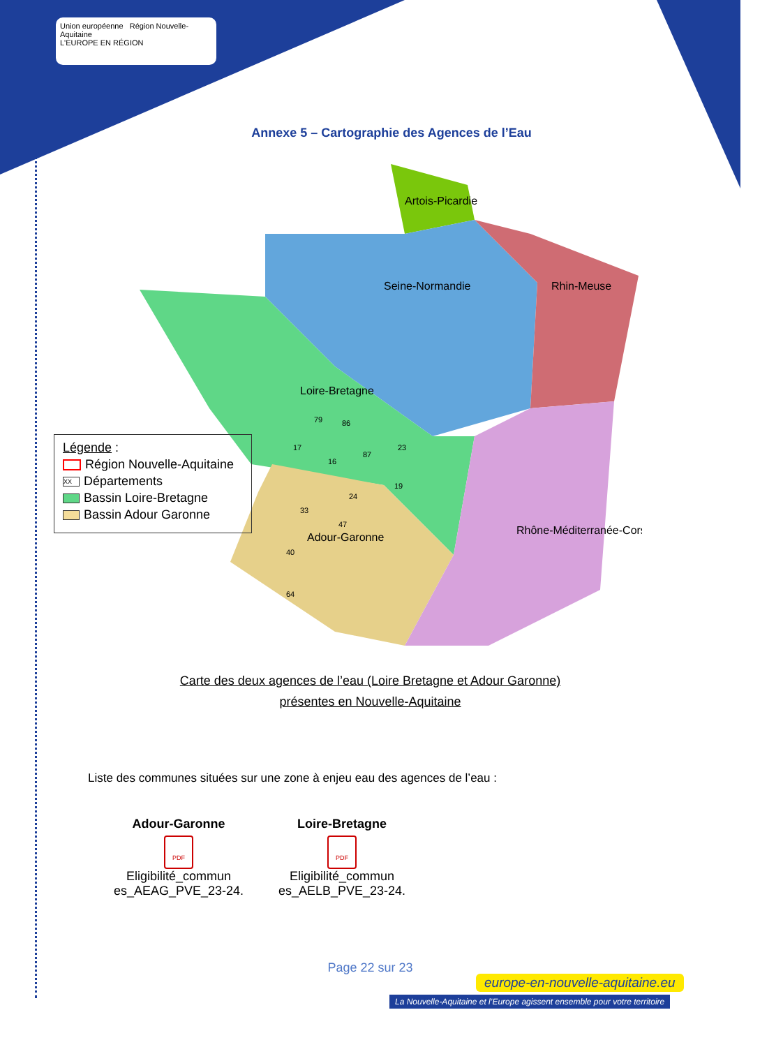Union européenne Région Nouvelle-Aquitaine
L'EUROPE EN RÉGION
Annexe 5 – Cartographie des Agences de l’Eau
Artois-Picardie
Seine-Normandie
Rhin-Meuse
Loire-Bretagne
Adour-Garonne
Rhône-Méditerranée-Corse
79
86
23
17
16
87
19
24
33
47
40
64
Légende :
Région Nouvelle-Aquitaine
XX Départements
Bassin Loire-Bretagne
Bassin Adour Garonne
Carte des deux agences de l’eau (Loire Bretagne et Adour Garonne)
présentes en Nouvelle-Aquitaine
Liste des communes situées sur une zone à enjeu eau des agences de l’eau :
Adour-Garonne
PDF
Eligibilité_commun es_AEAG_PVE_23-24.
Loire-Bretagne
PDF
Eligibilité_commun es_AELB_PVE_23-24.
Page 22 sur 23
europe-en-nouvelle-aquitaine.eu
La Nouvelle-Aquitaine et l’Europe agissent ensemble pour votre territoire